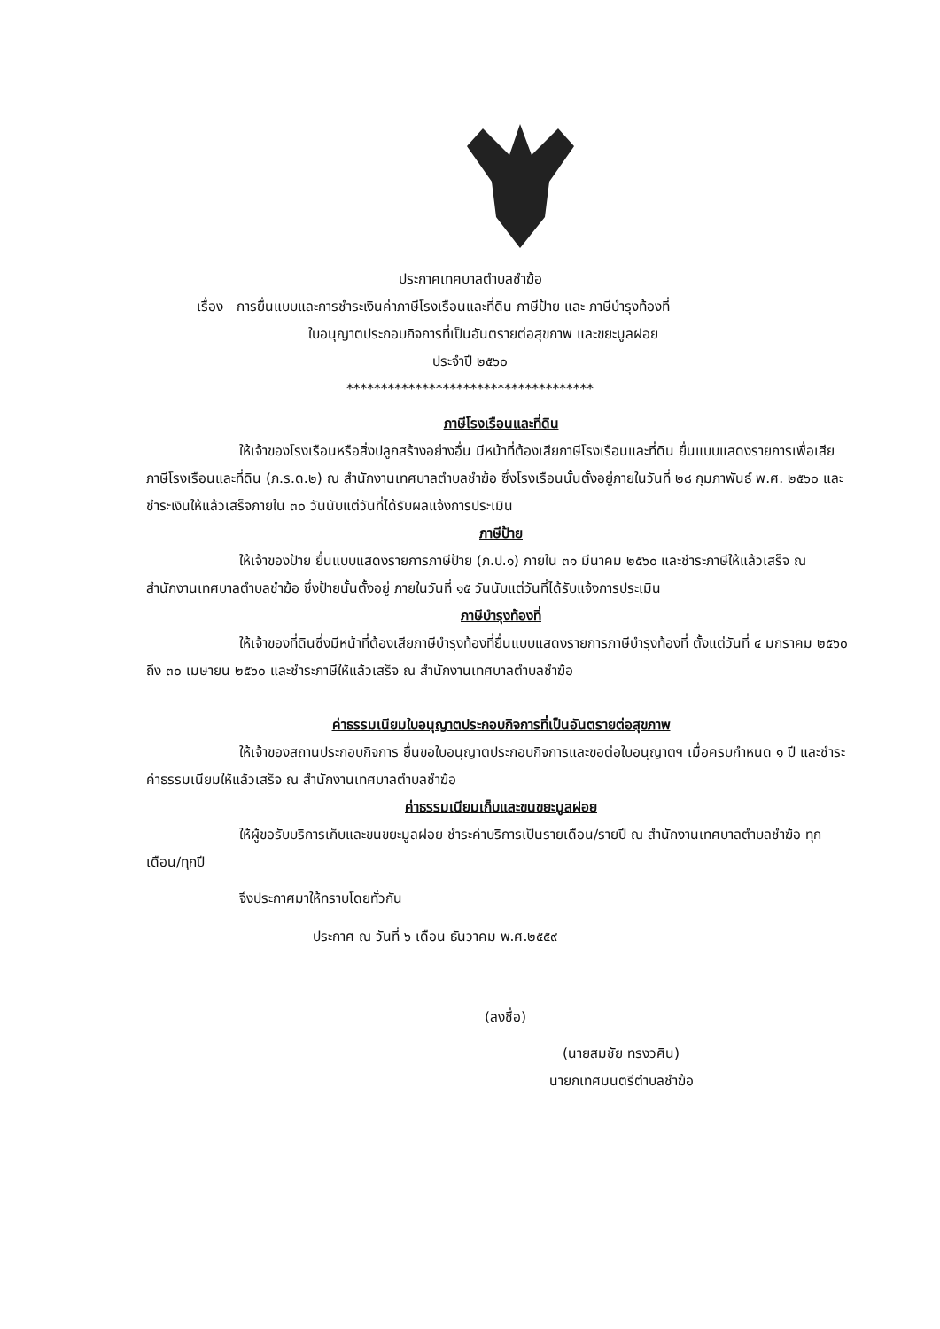ประกาศเทศบาลตำบลชำฆ้อ
เรื่อง การยื่นแบบและการชำระเงินค่าภาษีโรงเรือนและที่ดิน ภาษีป้าย และ ภาษีบำรุงท้องที่
ใบอนุญาตประกอบกิจการที่เป็นอันตรายต่อสุขภาพ และขยะมูลฝอย
ประจำปี ๒๕๖๐
************************************
ภาษีโรงเรือนและที่ดิน
ให้เจ้าของโรงเรือนหรือสิ่งปลูกสร้างอย่างอื่น มีหน้าที่ต้องเสียภาษีโรงเรือนและที่ดิน ยื่นแบบแสดงรายการเพื่อเสียภาษีโรงเรือนและที่ดิน (ภ.ร.ด.๒) ณ สำนักงานเทศบาลตำบลชำฆ้อ ซึ่งโรงเรือนนั้นตั้งอยู่ภายในวันที่ ๒๘ กุมภาพันธ์ พ.ศ. ๒๕๖๐ และชำระเงินให้แล้วเสร็จภายใน ๓๐ วันนับแต่วันที่ได้รับผลแจ้งการประเมิน
ภาษีป้าย
ให้เจ้าของป้าย ยื่นแบบแสดงรายการภาษีป้าย (ภ.ป.๑) ภายใน ๓๑ มีนาคม ๒๕๖๐ และชำระภาษีให้แล้วเสร็จ ณ สำนักงานเทศบาลตำบลชำฆ้อ ซึ่งป้ายนั้นตั้งอยู่ ภายในวันที่ ๑๕ วันนับแต่วันที่ได้รับแจ้งการประเมิน
ภาษีบำรุงท้องที่
ให้เจ้าของที่ดินซึ่งมีหน้าที่ต้องเสียภาษีบำรุงท้องที่ยื่นแบบแสดงรายการภาษีบำรุงท้องที่ ตั้งแต่วันที่ ๔ มกราคม ๒๕๖๐ ถึง ๓๐ เมษายน ๒๕๖๐ และชำระภาษีให้แล้วเสร็จ ณ สำนักงานเทศบาลตำบลชำฆ้อ
ค่าธรรมเนียมใบอนุญาตประกอบกิจการที่เป็นอันตรายต่อสุขภาพ
ให้เจ้าของสถานประกอบกิจการ ยื่นขอใบอนุญาตประกอบกิจการและขอต่อใบอนุญาตฯ เมื่อครบกำหนด ๑ ปี และชำระค่าธรรมเนียมให้แล้วเสร็จ ณ สำนักงานเทศบาลตำบลชำฆ้อ
ค่าธรรมเนียมเก็บและขนขยะมูลฝอย
ให้ผู้ขอรับบริการเก็บและขนขยะมูลฝอย ชำระค่าบริการเป็นรายเดือน/รายปี ณ สำนักงานเทศบาลตำบลชำฆ้อ ทุกเดือน/ทุกปี
จึงประกาศมาให้ทราบโดยทั่วกัน
ประกาศ ณ วันที่ ๖ เดือน ธันวาคม พ.ศ.๒๕๕๙
(ลงชื่อ)
(นายสมชัย ทรงวศิน)
นายกเทศมนตรีตำบลชำฆ้อ